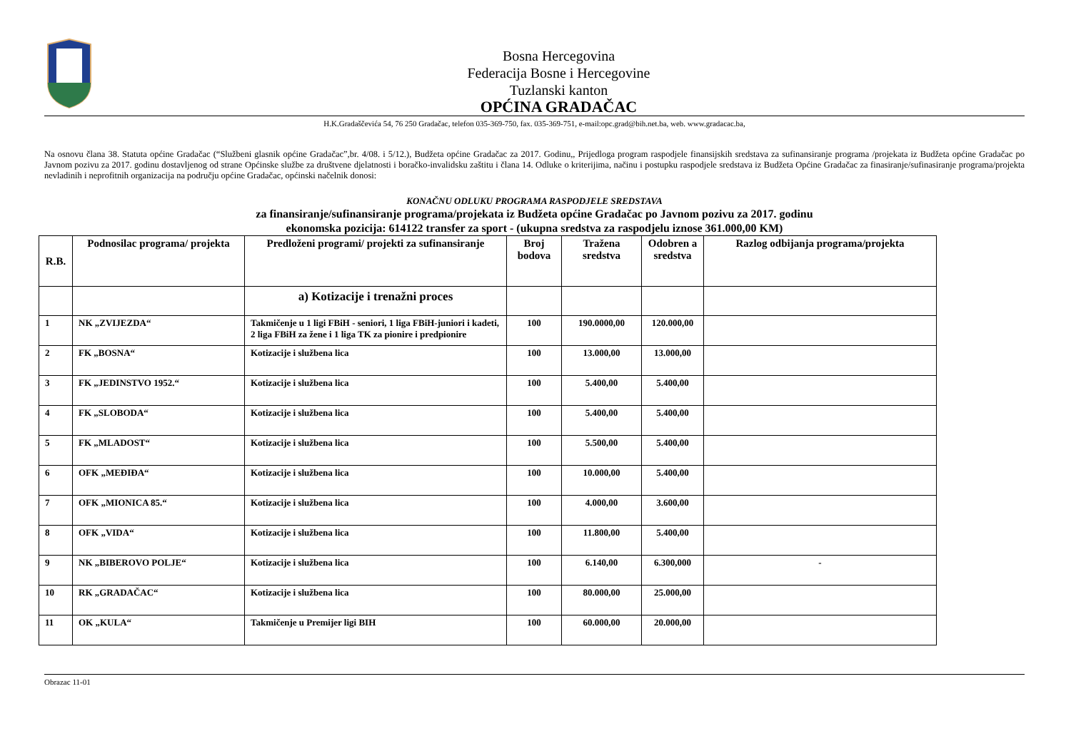Bosna Hercegovina
Federacija Bosne i Hercegovine
Tuzlanski kanton
OPĆINA GRADAČAC
H.K.Gradaščevića 54, 76 250 Gradačac, telefon 035-369-750, fax. 035-369-751, e-mail:opc.grad@bih.net.ba, web. www.gradacac.ba,
Na osnovu člana 38. Statuta općine Gradačac (“Službeni glasnik općine Gradačac”,br. 4/08. i 5/12.), Budžeta općine Gradačac za 2017. Godinu,, Prijedloga program raspodjele finansijskih sredstava za sufinansiranje programa /projekata iz Budžeta općine Gradačac po Javnom pozivu za 2017. godinu dostavljenog od strane Općinske službe za društvene djelatnosti i boračko-invalidsku zaštitu i člana 14. Odluke o kriterijima, načinu i postupku raspodjele sredstava iz Budžeta Općine Gradačac za finasiranje/sufinasiranje programa/projekta nevladinih i neprofitnih organizacija na području općine Gradačac, općinski načelnik donosi:
KONAČNU ODLUKU PROGRAMA RASPODJELE SREDSTAVA
za finansiranje/sufinansiranje programa/projekata iz Budžeta općine Gradačac po Javnom pozivu za 2017. godinu
ekonomska pozicija: 614122 transfer za sport - (ukupna sredstva za raspodjelu iznose 361.000,00 KM)
| R.B. | Podnosilac programa/ projekta | Predloženi programi/ projekti za sufinansiranje | Broj bodova | Tražena sredstva | Odobren a sredstva | Razlog odbijanja programa/projekta |
| --- | --- | --- | --- | --- | --- | --- |
| | | a) Kotizacije i trenažni proces | | | | |
| 1 | NK „ZVIJEZDA“ | Takmičenje u 1 ligi FBiH - seniori, 1 liga FBiH-juniori i kadeti, 2 liga FBiH za žene i 1 liga TK za pionire i predpionire | 100 | 190.0000,00 | 120.000,00 | |
| 2 | FK „BOSNA“ | Kotizacije i službena lica | 100 | 13.000,00 | 13.000,00 | |
| 3 | FK „JEDINSTVO 1952.“ | Kotizacije i službena lica | 100 | 5.400,00 | 5.400,00 | |
| 4 | FK „SLOBODA“ | Kotizacije i službena lica | 100 | 5.400,00 | 5.400,00 | |
| 5 | FK „MLADOST“ | Kotizacije i službena lica | 100 | 5.500,00 | 5.400,00 | |
| 6 | OFK „MEĐIĐA“ | Kotizacije i službena lica | 100 | 10.000,00 | 5.400,00 | |
| 7 | OFK „MIONICA 85.“ | Kotizacije i službena lica | 100 | 4.000,00 | 3.600,00 | |
| 8 | OFK „VIDA“ | Kotizacije i službena lica | 100 | 11.800,00 | 5.400,00 | |
| 9 | NK „BIBEROVO POLJE“ | Kotizacije i službena lica | 100 | 6.140,00 | 6.300,000 | - |
| 10 | RK „GRADAČAC“ | Kotizacije i službena lica | 100 | 80.000,00 | 25.000,00 | |
| 11 | OK „KULA“ | Takmičenje u Premijer ligi BIH | 100 | 60.000,00 | 20.000,00 | |
Obrazac 11-01